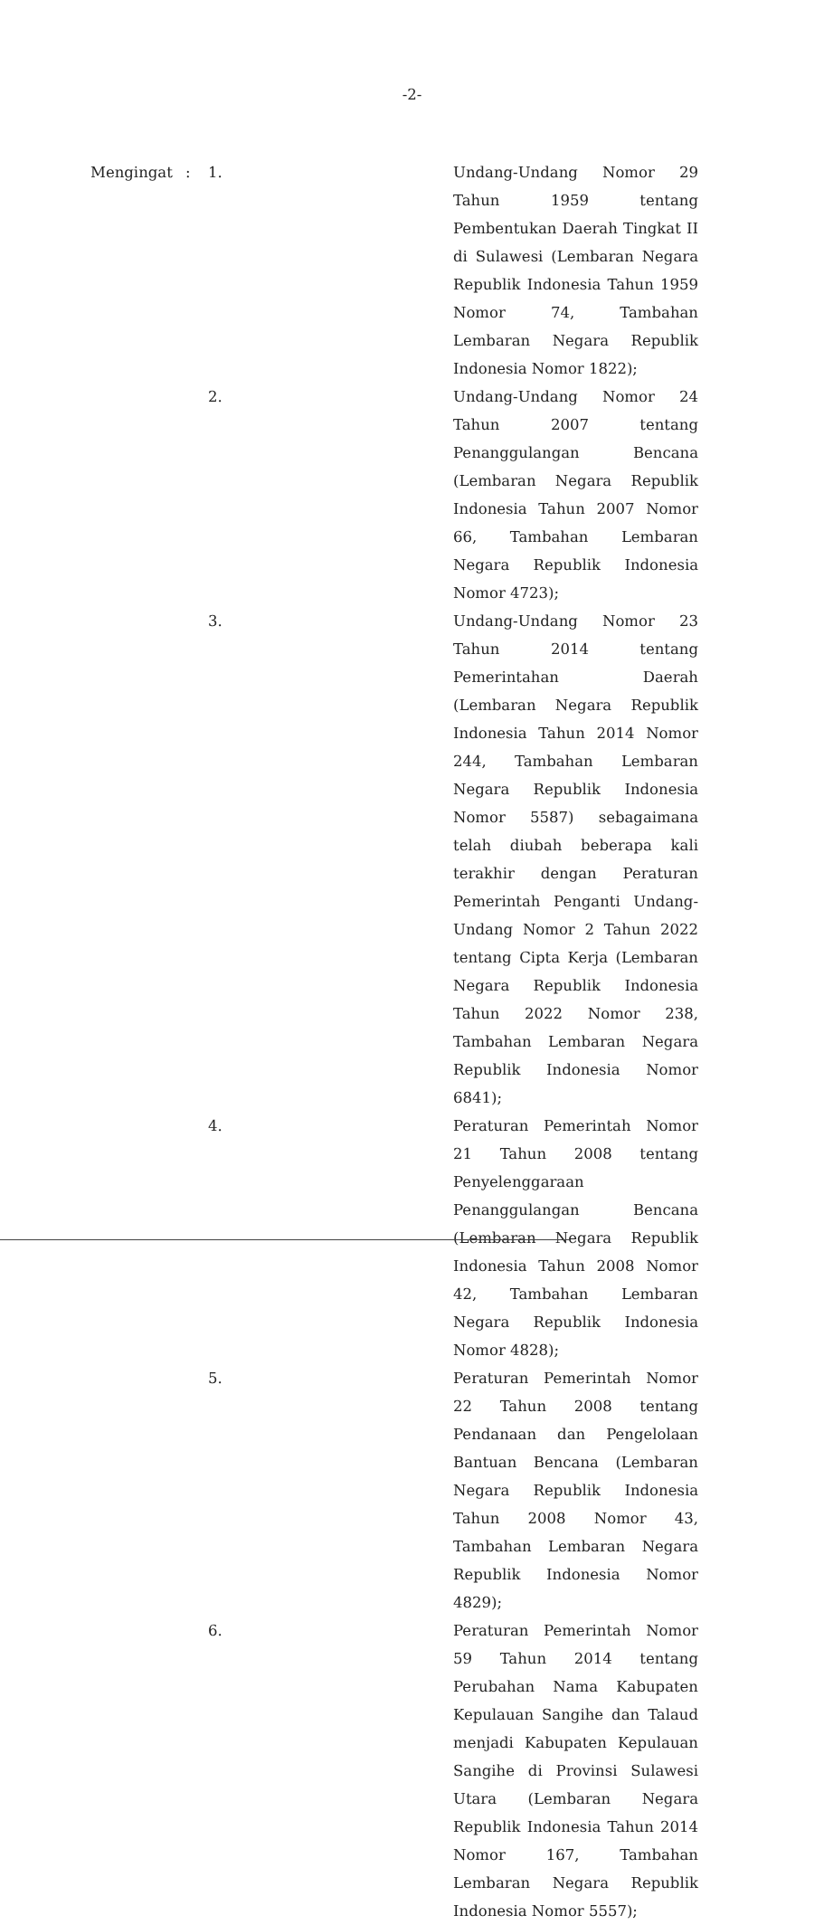-2-
Mengingat : 1. Undang-Undang Nomor 29 Tahun 1959 tentang Pembentukan Daerah Tingkat II di Sulawesi (Lembaran Negara Republik Indonesia Tahun 1959 Nomor 74, Tambahan Lembaran Negara Republik Indonesia Nomor 1822);
2. Undang-Undang Nomor 24 Tahun 2007 tentang Penanggulangan Bencana (Lembaran Negara Republik Indonesia Tahun 2007 Nomor 66, Tambahan Lembaran Negara Republik Indonesia Nomor 4723);
3. Undang-Undang Nomor 23 Tahun 2014 tentang Pemerintahan Daerah (Lembaran Negara Republik Indonesia Tahun 2014 Nomor 244, Tambahan Lembaran Negara Republik Indonesia Nomor 5587) sebagaimana telah diubah beberapa kali terakhir dengan Peraturan Pemerintah Penganti Undang-Undang Nomor 2 Tahun 2022 tentang Cipta Kerja (Lembaran Negara Republik Indonesia Tahun 2022 Nomor 238, Tambahan Lembaran Negara Republik Indonesia Nomor 6841);
4. Peraturan Pemerintah Nomor 21 Tahun 2008 tentang Penyelenggaraan Penanggulangan Bencana (Lembaran Negara Republik Indonesia Tahun 2008 Nomor 42, Tambahan Lembaran Negara Republik Indonesia Nomor 4828);
5. Peraturan Pemerintah Nomor 22 Tahun 2008 tentang Pendanaan dan Pengelolaan Bantuan Bencana (Lembaran Negara Republik Indonesia Tahun 2008 Nomor 43, Tambahan Lembaran Negara Republik Indonesia Nomor 4829);
6. Peraturan Pemerintah Nomor 59 Tahun 2014 tentang Perubahan Nama Kabupaten Kepulauan Sangihe dan Talaud menjadi Kabupaten Kepulauan Sangihe di Provinsi Sulawesi Utara (Lembaran Negara Republik Indonesia Tahun 2014 Nomor 167, Tambahan Lembaran Negara Republik Indonesia Nomor 5557);